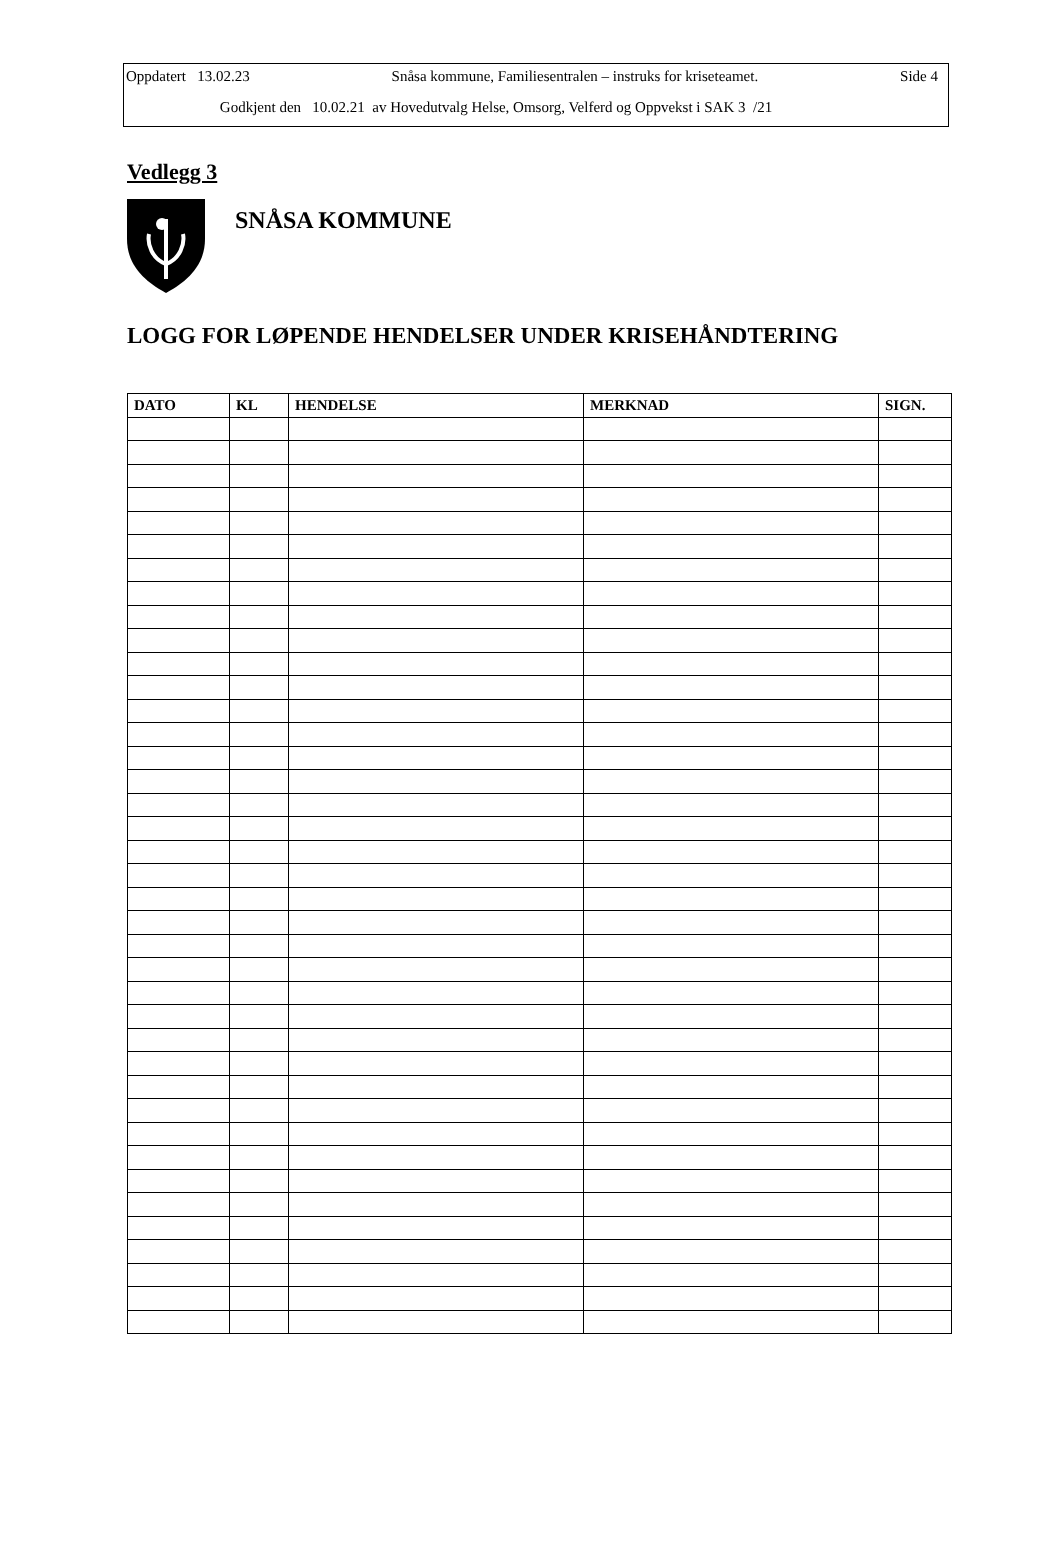Oppdatert 13.02.23 Snåsa kommune, Familiesentralen – instruks for kriseteamet. Side 4
Godkjent den 10.02.21 av Hovedutvalg Helse, Omsorg, Velferd og Oppvekst i SAK 3 /21
Vedlegg 3
SNÅSA KOMMUNE
LOGG FOR LØPENDE HENDELSER UNDER KRISEHÅNDTERING
| DATO | KL | HENDELSE | MERKNAD | SIGN. |
| --- | --- | --- | --- | --- |